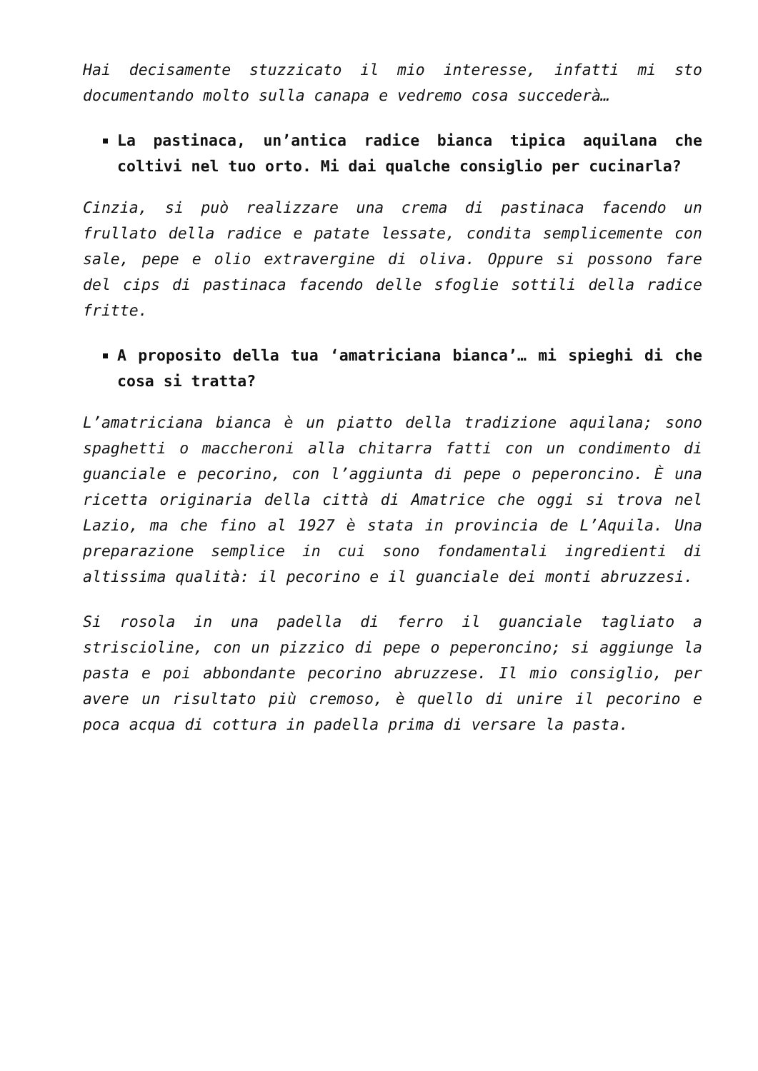Hai decisamente stuzzicato il mio interesse, infatti mi sto documentando molto sulla canapa e vedremo cosa succederà…
La pastinaca, un’antica radice bianca tipica aquilana che coltivi nel tuo orto. Mi dai qualche consiglio per cucinarla?
Cinzia, si può realizzare una crema di pastinaca facendo un frullato della radice e patate lessate, condita semplicemente con sale, pepe e olio extravergine di oliva. Oppure si possono fare del cips di pastinaca facendo delle sfoglie sottili della radice fritte.
A proposito della tua ‘amatriciana bianca’… mi spieghi di che cosa si tratta?
L’amatriciana bianca è un piatto della tradizione aquilana; sono spaghetti o maccheroni alla chitarra fatti con un condimento di guanciale e pecorino, con l’aggiunta di pepe o peperoncino. È una ricetta originaria della città di Amatrice che oggi si trova nel Lazio, ma che fino al 1927 è stata in provincia de L’Aquila. Una preparazione semplice in cui sono fondamentali ingredienti di altissima qualità: il pecorino e il guanciale dei monti abruzzesi.
Si rosola in una padella di ferro il guanciale tagliato a striscioline, con un pizzico di pepe o peperoncino; si aggiunge la pasta e poi abbondante pecorino abruzzese. Il mio consiglio, per avere un risultato più cremoso, è quello di unire il pecorino e poca acqua di cottura in padella prima di versare la pasta.